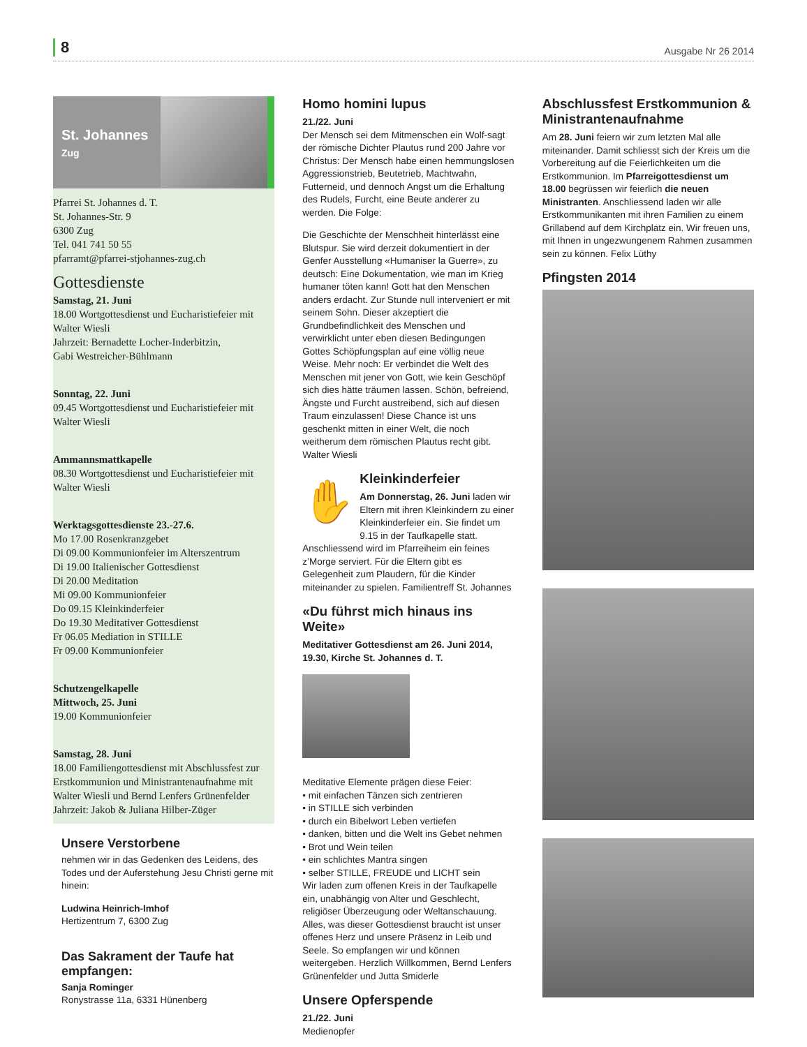8
Ausgabe Nr 26 2014
St. Johannes
Zug
Pfarrei St. Johannes d. T.
St. Johannes-Str. 9
6300 Zug
Tel. 041 741 50 55
pfarramt@pfarrei-stjohannes-zug.ch
Gottesdienste
Samstag, 21. Juni
18.00 Wortgottesdienst und Eucharistiefeier mit Walter Wiesli
Jahrzeit: Bernadette Locher-Inderbitzin,
Gabi Westreicher-Bühlmann
Sonntag, 22. Juni
09.45 Wortgottesdienst und Eucharistiefeier mit Walter Wiesli
Ammannsmattkapelle
08.30 Wortgottesdienst und Eucharistiefeier mit Walter Wiesli
Werktagsgottesdienste 23.-27.6.
Mo 17.00 Rosenkranzgebet
Di 09.00 Kommunionfeier im Alterszentrum
Di 19.00 Italienischer Gottesdienst
Di 20.00 Meditation
Mi 09.00 Kommunionfeier
Do 09.15 Kleinkinderfeier
Do 19.30 Meditativer Gottesdienst
Fr 06.05 Mediation in STILLE
Fr 09.00 Kommunionfeier
Schutzengelkapelle
Mittwoch, 25. Juni
19.00 Kommunionfeier
Samstag, 28. Juni
18.00 Familiengottesdienst mit Abschlussfest zur Erstkommunion und Ministrantenaufnahme mit Walter Wiesli und Bernd Lenfers Grünenfelder
Jahrzeit: Jakob & Juliana Hilber-Züger
Unsere Verstorbene
nehmen wir in das Gedenken des Leidens, des Todes und der Auferstehung Jesu Christi gerne mit hinein:
Ludwina Heinrich-Imhof
Hertizentrum 7, 6300 Zug
Das Sakrament der Taufe hat empfangen:
Sanja Rominger
Ronystrasse 11a, 6331 Hünenberg
Homo homini lupus
21./22. Juni
Der Mensch sei dem Mitmenschen ein Wolf-sagt der römische Dichter Plautus rund 200 Jahre vor Christus: Der Mensch habe einen hemmungslosen Aggressionstrieb, Beutetrieb, Machtwahn, Futterneid, und dennoch Angst um die Erhaltung des Rudels, Furcht, eine Beute anderer zu werden. Die Folge:
Die Geschichte der Menschheit hinterlässt eine Blutspur. Sie wird derzeit dokumentiert in der Genfer Ausstellung «Humaniser la Guerre», zu deutsch: Eine Dokumentation, wie man im Krieg humaner töten kann! Gott hat den Menschen anders erdacht. Zur Stunde null interveniert er mit seinem Sohn. Dieser akzeptiert die Grundbefindlichkeit des Menschen und verwirklicht unter eben diesen Bedingungen Gottes Schöpfungsplan auf eine völlig neue Weise. Mehr noch: Er verbindet die Welt des Menschen mit jener von Gott, wie kein Geschöpf sich dies hätte träumen lassen. Schön, befreiend, Ängste und Furcht austreibend, sich auf diesen Traum einzulassen! Diese Chance ist uns geschenkt mitten in einer Welt, die noch weitherum dem römischen Plautus recht gibt. Walter Wiesli
✋
Kleinkinderfeier
Am Donnerstag, 26. Juni laden wir Eltern mit ihren Kleinkindern zu einer Kleinkinderfeier ein. Sie findet um 9.15 in der Taufkapelle statt. Anschliessend wird im Pfarreiheim ein feines z’Morge serviert. Für die Eltern gibt es Gelegenheit zum Plaudern, für die Kinder miteinander zu spielen. Familientreff St. Johannes
«Du führst mich hinaus ins Weite»
Meditativer Gottesdienst am 26. Juni 2014, 19.30, Kirche St. Johannes d. T.
Meditative Elemente prägen diese Feier:
• mit einfachen Tänzen sich zentrieren
• in STILLE sich verbinden
• durch ein Bibelwort Leben vertiefen
• danken, bitten und die Welt ins Gebet nehmen
• Brot und Wein teilen
• ein schlichtes Mantra singen
• selber STILLE, FREUDE und LICHT sein
Wir laden zum offenen Kreis in der Taufkapelle ein, unabhängig von Alter und Geschlecht, religiöser Überzeugung oder Weltanschauung. Alles, was dieser Gottesdienst braucht ist unser offenes Herz und unsere Präsenz in Leib und Seele. So empfangen wir und können weitergeben. Herzlich Willkommen, Bernd Lenfers Grünenfelder und Jutta Smiderle
Unsere Opferspende
21./22. Juni
Medienopfer
Abschlussfest Erstkommunion & Ministrantenaufnahme
Am 28. Juni feiern wir zum letzten Mal alle miteinander. Damit schliesst sich der Kreis um die Vorbereitung auf die Feierlichkeiten um die Erstkommunion. Im Pfarreigottesdienst um 18.00 begrüssen wir feierlich die neuen Ministranten. Anschliessend laden wir alle Erstkommunikanten mit ihren Familien zu einem Grillabend auf dem Kirchplatz ein. Wir freuen uns, mit Ihnen in ungezwungenem Rahmen zusammen sein zu können. Felix Lüthy
Pfingsten 2014